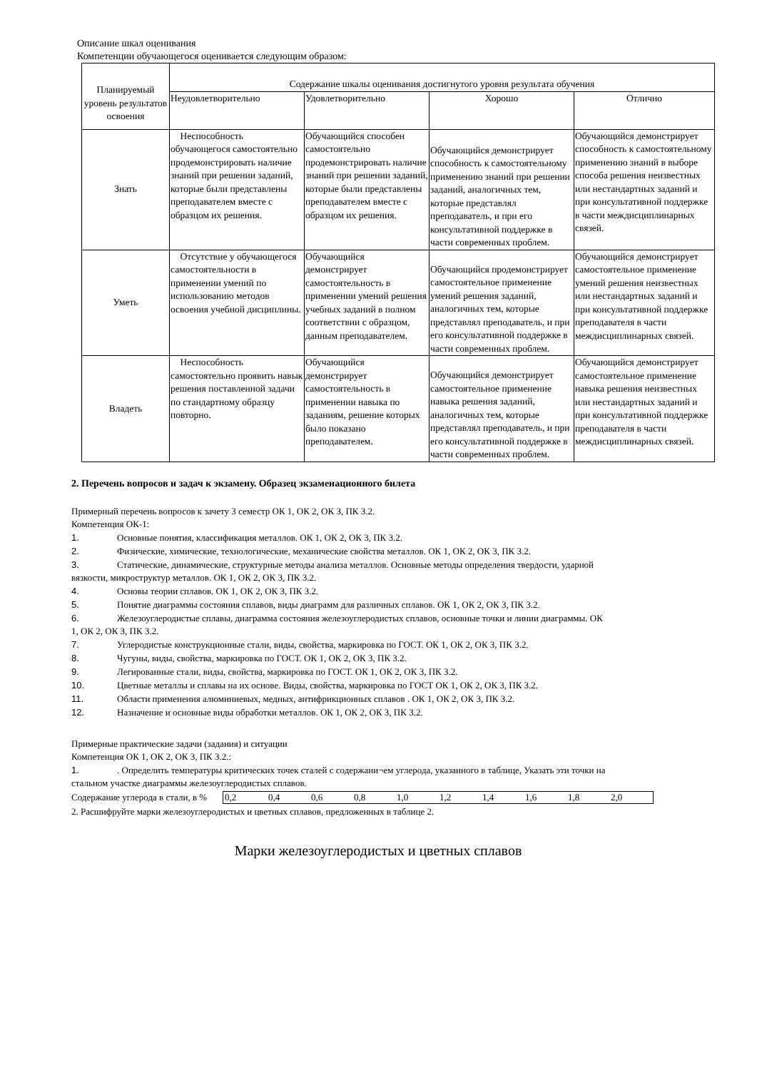Описание шкал оценивания
Компетенции обучающегося оценивается следующим образом:
| Планируемый уровень результатов освоения | Содержание шкалы оценивания достигнутого уровня результата обучения | | | |
| --- | --- | --- | --- | --- |
| | Неудовлетворительно | Удовлетворительно | Хорошо | Отлично |
| Знать | Неспособность обучающегося самостоятельно продемонстрировать наличие знаний при решении заданий, которые были представлены преподавателем вместе с образцом их решения. | Обучающийся способен самостоятельно продемонстрировать наличие знаний при решении заданий, которые были представлены преподавателем вместе с образцом их решения. | Обучающийся демонстрирует способность к самостоятельному применению знаний при решении заданий, аналогичных тем, которые представлял преподаватель, и при его консультативной поддержке в части современных проблем. | Обучающийся демонстрирует способность к самостоятельному применению знаний в выборе способа решения неизвестных или нестандартных заданий и при консультативной поддержке в части междисциплинарных связей. |
| Уметь | Отсутствие у обучающегося самостоятельности в применении умений по использованию методов освоения учебной дисциплины. | Обучающийся демонстрирует самостоятельность в применении умений решения учебных заданий в полном соответствии с образцом, данным преподавателем. | Обучающийся продемонстрирует самостоятельное применение умений решения заданий, аналогичных тем, которые представлял преподаватель, и при его консультативной поддержке в части современных проблем. | Обучающийся демонстрирует самостоятельное применение умений решения неизвестных или нестандартных заданий и при консультативной поддержке преподавателя в части междисциплинарных связей. |
| Владеть | Неспособность самостоятельно проявить навык решения поставленной задачи по стандартному образцу повторно. | Обучающийся демонстрирует самостоятельность в применении навыка по заданиям, решение которых было показано преподавателем. | Обучающийся демонстрирует самостоятельное применение навыка решения заданий, аналогичных тем, которые представлял преподаватель, и при его консультативной поддержке в части современных проблем. | Обучающийся демонстрирует самостоятельное применение навыка решения неизвестных или нестандартных заданий и при консультативной поддержке преподавателя в части междисциплинарных связей. |
2. Перечень вопросов и задач к экзамену. Образец экзаменационного билета
Примерный перечень вопросов к зачету 3 семестр ОК 1, ОК 2, ОК 3, ПК 3.2.
Компетенция ОК-1:
1. Основные понятия, классификация металлов. ОК 1, ОК 2, ОК 3, ПК 3.2.
2. Физические, химические, технологические, механические свойства металлов. ОК 1, ОК 2, ОК 3, ПК 3.2.
3. Статические, динамические, структурные методы анализа металлов. Основные методы определения твердости, ударной
вязкости, микроструктур металлов. ОК 1, ОК 2, ОК 3, ПК 3.2.
4. Основы теории сплавов. ОК 1, ОК 2, ОК 3, ПК 3.2.
5. Понятие диаграммы состояния сплавов, виды диаграмм для различных сплавов. ОК 1, ОК 2, ОК 3, ПК 3.2.
6. Железоуглеродистые сплавы, диаграмма состояния железоуглеродистых сплавов, основные точки и линии диаграммы. ОК
1, ОК 2, ОК 3, ПК 3.2.
7. Углеродистые конструкционные стали, виды, свойства, маркировка по ГОСТ. ОК 1, ОК 2, ОК 3, ПК 3.2.
8. Чугуны, виды, свойства, маркировка по ГОСТ. ОК 1, ОК 2, ОК 3, ПК 3.2.
9. Легированные стали, виды, свойства, маркировка по ГОСТ. ОК 1, ОК 2, ОК 3, ПК 3.2.
10. Цветные металлы и сплавы на их основе. Виды, свойства, маркировка по ГОСТ ОК 1, ОК 2, ОК 3, ПК 3.2.
11. Области применения алюминиевых, медных, антифрикционных сплавов . ОК 1, ОК 2, ОК 3, ПК 3.2.
12. Назначение и основные виды обработки металлов. ОК 1, ОК 2, ОК 3, ПК 3.2.
Примерные практические задачи (задания) и ситуации
Компетенция ОК 1, ОК 2, ОК 3, ПК 3.2.:
1.. Определить температуры критических точек сталей с содержани¬ем углерода, указанного в таблице, Указать эти точки на
стальном участке диаграммы железоуглеродистых сплавов.
Содержание углерода в стали, в %
| 0,2 | 0,4 | 0,6 | 0,8 | 1,0 | 1,2 | 1,4 | 1,6 | 1,8 | 2,0 |
2. Расшифруйте марки железоуглеродистых и цветных сплавов, предложенных в таблице 2.
Марки железоуглеродистых и цветных сплавов